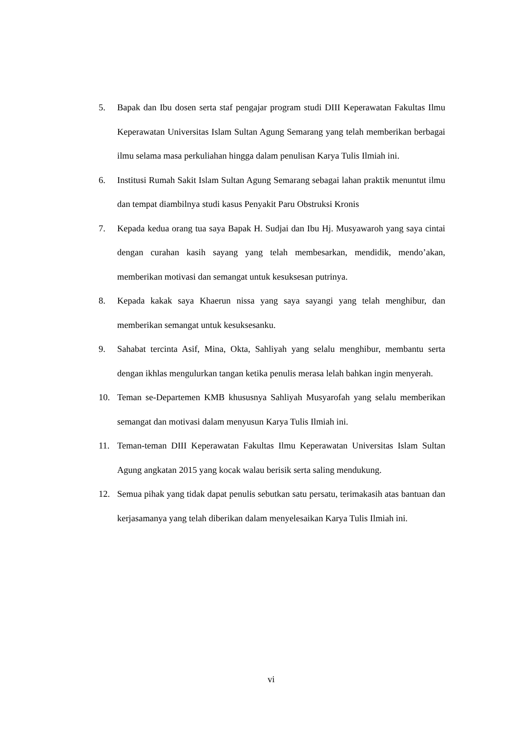5. Bapak dan Ibu dosen serta staf pengajar program studi DIII Keperawatan Fakultas Ilmu Keperawatan Universitas Islam Sultan Agung Semarang yang telah memberikan berbagai ilmu selama masa perkuliahan hingga dalam penulisan Karya Tulis Ilmiah ini.
6. Institusi Rumah Sakit Islam Sultan Agung Semarang sebagai lahan praktik menuntut ilmu dan tempat diambilnya studi kasus Penyakit Paru Obstruksi Kronis
7. Kepada kedua orang tua saya Bapak H. Sudjai dan Ibu Hj. Musyawaroh yang saya cintai dengan curahan kasih sayang yang telah membesarkan, mendidik, mendo’akan, memberikan motivasi dan semangat untuk kesuksesan putrinya.
8. Kepada kakak saya Khaerun nissa yang saya sayangi yang telah menghibur, dan memberikan semangat untuk kesuksesanku.
9. Sahabat tercinta Asif, Mina, Okta, Sahliyah yang selalu menghibur, membantu serta dengan ikhlas mengulurkan tangan ketika penulis merasa lelah bahkan ingin menyerah.
10. Teman se-Departemen KMB khususnya Sahliyah Musyarofah yang selalu memberikan semangat dan motivasi dalam menyusun Karya Tulis Ilmiah ini.
11. Teman-teman DIII Keperawatan Fakultas Ilmu Keperawatan Universitas Islam Sultan Agung angkatan 2015 yang kocak walau berisik serta saling mendukung.
12. Semua pihak yang tidak dapat penulis sebutkan satu persatu, terimakasih atas bantuan dan kerjasamanya yang telah diberikan dalam menyelesaikan Karya Tulis Ilmiah ini.
vi